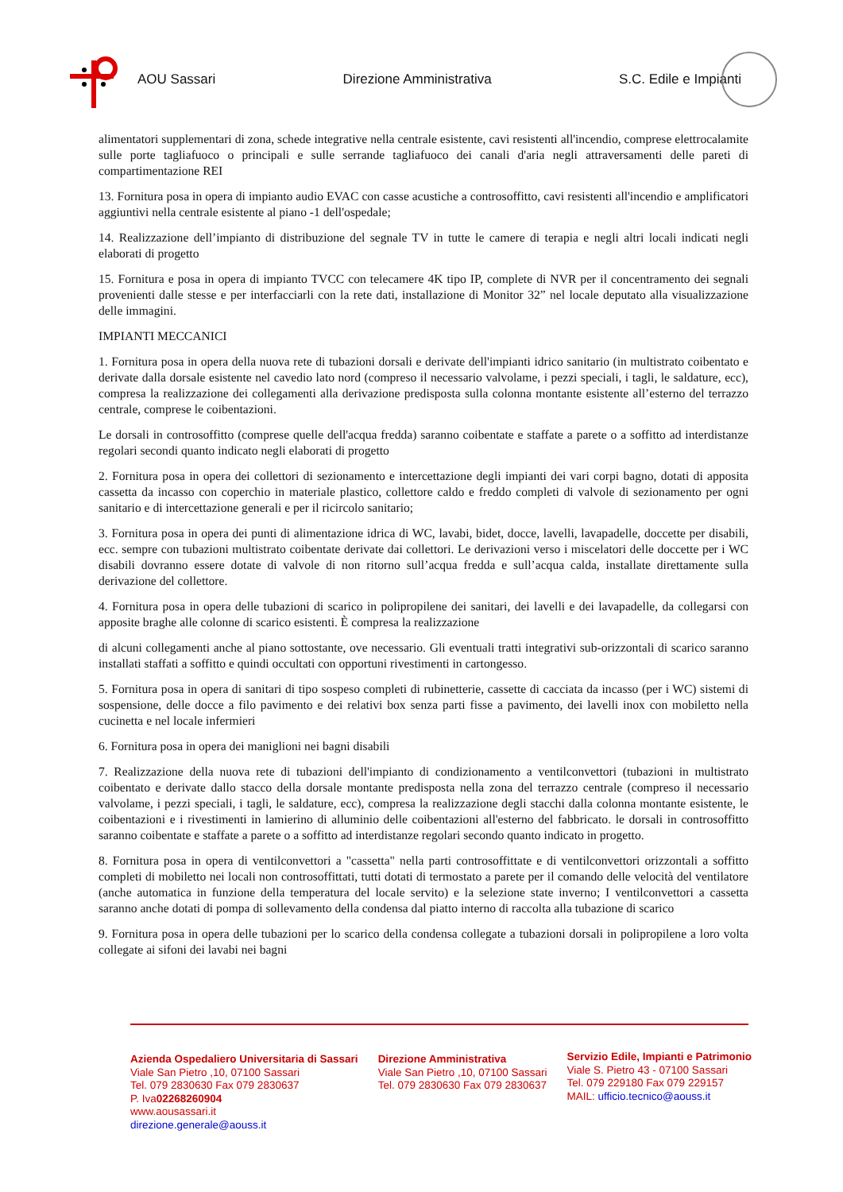AOU Sassari Direzione Amministrativa S.C. Edile e Impianti
alimentatori supplementari di zona, schede integrative nella centrale esistente, cavi resistenti all'incendio, comprese elettrocalamite sulle porte tagliafuoco o principali e sulle serrande tagliafuoco dei canali d'aria negli attraversamenti delle pareti di compartimentazione REI
13. Fornitura posa in opera di impianto audio EVAC con casse acustiche a controsoffitto, cavi resistenti all'incendio e amplificatori aggiuntivi nella centrale esistente al piano -1 dell'ospedale;
14. Realizzazione dell’impianto di distribuzione del segnale TV in tutte le camere di terapia e negli altri locali indicati negli elaborati di progetto
15. Fornitura e posa in opera di impianto TVCC con telecamere 4K tipo IP, complete di NVR per il concentramento dei segnali provenienti dalle stesse e per interfacciarli con la rete dati, installazione di Monitor 32” nel locale deputato alla visualizzazione delle immagini.
IMPIANTI MECCANICI
1. Fornitura posa in opera della nuova rete di tubazioni dorsali e derivate dell'impianti idrico sanitario (in multistrato coibentato e derivate dalla dorsale esistente nel cavedio lato nord (compreso il necessario valvolame, i pezzi speciali, i tagli, le saldature, ecc), compresa la realizzazione dei collegamenti alla derivazione predisposta sulla colonna montante esistente all’esterno del terrazzo centrale, comprese le coibentazioni.
Le dorsali in controsoffitto (comprese quelle dell'acqua fredda) saranno coibentate e staffate a parete o a soffitto ad interdistanze regolari secondi quanto indicato negli elaborati di progetto
2. Fornitura posa in opera dei collettori di sezionamento e intercettazione degli impianti dei vari corpi bagno, dotati di apposita cassetta da incasso con coperchio in materiale plastico, collettore caldo e freddo completi di valvole di sezionamento per ogni sanitario e di intercettazione generali e per il ricircolo sanitario;
3. Fornitura posa in opera dei punti di alimentazione idrica di WC, lavabi, bidet, docce, lavelli, lavapadelle, doccette per disabili, ecc. sempre con tubazioni multistrato coibentate derivate dai collettori. Le derivazioni verso i miscelatori delle doccette per i WC disabili dovranno essere dotate di valvole di non ritorno sull’acqua fredda e sull’acqua calda, installate direttamente sulla derivazione del collettore.
4. Fornitura posa in opera delle tubazioni di scarico in polipropilene dei sanitari, dei lavelli e dei lavapadelle, da collegarsi con apposite braghe alle colonne di scarico esistenti. È compresa la realizzazione
di alcuni collegamenti anche al piano sottostante, ove necessario. Gli eventuali tratti integrativi sub-orizzontali di scarico saranno installati staffati a soffitto e quindi occultati con opportuni rivestimenti in cartongesso.
5. Fornitura posa in opera di sanitari di tipo sospeso completi di rubinetterie, cassette di cacciata da incasso (per i WC) sistemi di sospensione, delle docce a filo pavimento e dei relativi box senza parti fisse a pavimento, dei lavelli inox con mobiletto nella cucinetta e nel locale infermieri
6. Fornitura posa in opera dei maniglioni nei bagni disabili
7. Realizzazione della nuova rete di tubazioni dell'impianto di condizionamento a ventilconvettori (tubazioni in multistrato coibentato e derivate dallo stacco della dorsale montante predisposta nella zona del terrazzo centrale (compreso il necessario valvolame, i pezzi speciali, i tagli, le saldature, ecc), compresa la realizzazione degli stacchi dalla colonna montante esistente, le coibentazioni e i rivestimenti in lamierino di alluminio delle coibentazioni all'esterno del fabbricato. le dorsali in controsoffitto saranno coibentate e staffate a parete o a soffitto ad interdistanze regolari secondo quanto indicato in progetto.
8. Fornitura posa in opera di ventilconvettori a "cassetta" nella parti controsoffittate e di ventilconvettori orizzontali a soffitto completi di mobiletto nei locali non controsoffittati, tutti dotati di termostato a parete per il comando delle velocità del ventilatore (anche automatica in funzione della temperatura del locale servito) e la selezione state inverno; I ventilconvettori a cassetta saranno anche dotati di pompa di sollevamento della condensa dal piatto interno di raccolta alla tubazione di scarico
9. Fornitura posa in opera delle tubazioni per lo scarico della condensa collegate a tubazioni dorsali in polipropilene a loro volta collegate ai sifoni dei lavabi nei bagni
Azienda Ospedaliero Universitaria di Sassari
Viale San Pietro ,10, 07100 Sassari
Tel. 079 2830630 Fax 079 2830637
P. Iva02268260904
www.aousassari.it
direzione.generale@aouss.it
Direzione Amministrativa
Viale San Pietro ,10, 07100 Sassari
Tel. 079 2830630 Fax 079 2830637
Servizio Edile, Impianti e Patrimonio
Viale S. Pietro 43 - 07100 Sassari
Tel. 079 229180 Fax 079 229157
MAIL: ufficio.tecnico@aouss.it